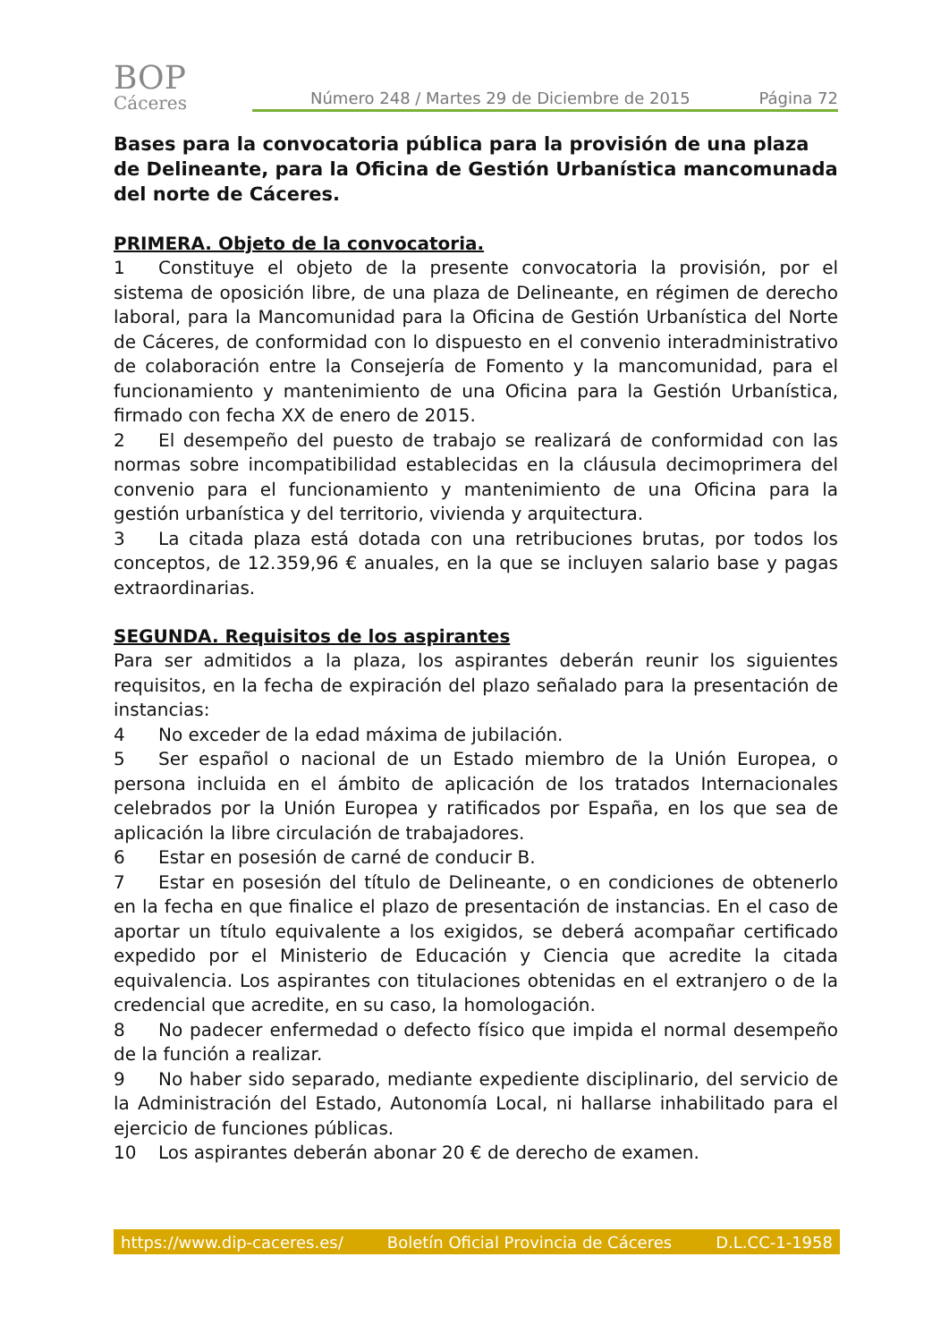BOP
Cáceres
Número 248 / Martes 29 de Diciembre de 2015 Página 72
Bases para la convocatoria pública para la provisión de una plaza de Delineante, para la Oficina de Gestión Urbanística mancomunada del norte de Cáceres.
PRIMERA. Objeto de la convocatoria.
1 Constituye el objeto de la presente convocatoria la provisión, por el sistema de oposición libre, de una plaza de Delineante, en régimen de derecho laboral, para la Mancomunidad para la Oficina de Gestión Urbanística del Norte de Cáceres, de conformidad con lo dispuesto en el convenio interadministrativo de colaboración entre la Consejería de Fomento y la mancomunidad, para el funcionamiento y mantenimiento de una Oficina para la Gestión Urbanística, firmado con fecha XX de enero de 2015.
2 El desempeño del puesto de trabajo se realizará de conformidad con las normas sobre incompatibilidad establecidas en la cláusula decimoprimera del convenio para el funcionamiento y mantenimiento de una Oficina para la gestión urbanística y del territorio, vivienda y arquitectura.
3 La citada plaza está dotada con una retribuciones brutas, por todos los conceptos, de 12.359,96 € anuales, en la que se incluyen salario base y pagas extraordinarias.
SEGUNDA. Requisitos de los aspirantes
Para ser admitidos a la plaza, los aspirantes deberán reunir los siguientes requisitos, en la fecha de expiración del plazo señalado para la presentación de instancias:
4 No exceder de la edad máxima de jubilación.
5 Ser español o nacional de un Estado miembro de la Unión Europea, o persona incluida en el ámbito de aplicación de los tratados Internacionales celebrados por la Unión Europea y ratificados por España, en los que sea de aplicación la libre circulación de trabajadores.
6 Estar en posesión de carné de conducir B.
7 Estar en posesión del título de Delineante, o en condiciones de obtenerlo en la fecha en que finalice el plazo de presentación de instancias. En el caso de aportar un título equivalente a los exigidos, se deberá acompañar certificado expedido por el Ministerio de Educación y Ciencia que acredite la citada equivalencia. Los aspirantes con titulaciones obtenidas en el extranjero o de la credencial que acredite, en su caso, la homologación.
8 No padecer enfermedad o defecto físico que impida el normal desempeño de la función a realizar.
9 No haber sido separado, mediante expediente disciplinario, del servicio de la Administración del Estado, Autonomía Local, ni hallarse inhabilitado para el ejercicio de funciones públicas.
10 Los aspirantes deberán abonar 20 € de derecho de examen.
https://www.dip-caceres.es/ Boletín Oficial Provincia de Cáceres D.L.CC-1-1958